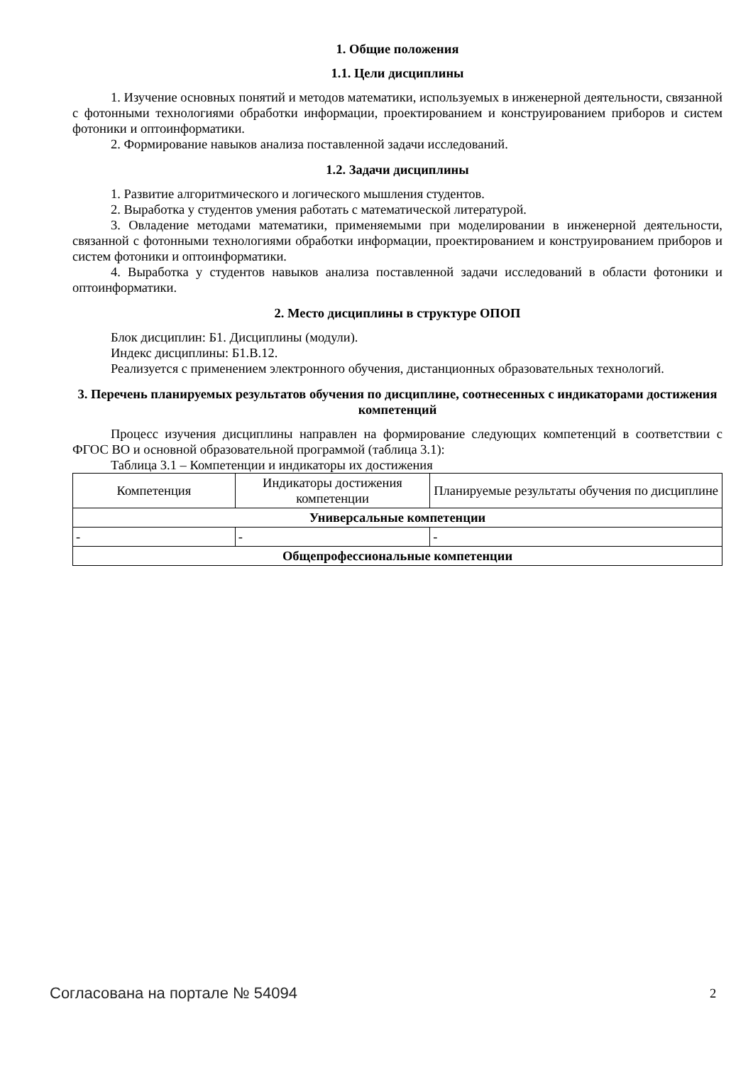1. Общие положения
1.1. Цели дисциплины
1. Изучение основных понятий и методов математики, используемых в инженерной деятельности, связанной с фотонными технологиями обработки информации, проектированием и конструированием приборов и систем фотоники и оптоинформатики.
2. Формирование навыков анализа поставленной задачи исследований.
1.2. Задачи дисциплины
1. Развитие алгоритмического и логического мышления студентов.
2. Выработка у студентов умения работать с математической литературой.
3. Овладение методами математики, применяемыми при моделировании в инженерной деятельности, связанной с фотонными технологиями обработки информации, проектированием и конструированием приборов и систем фотоники и оптоинформатики.
4. Выработка у студентов навыков анализа поставленной задачи исследований в области фотоники и оптоинформатики.
2. Место дисциплины в структуре ОПОП
Блок дисциплин: Б1. Дисциплины (модули).
Индекс дисциплины: Б1.В.12.
Реализуется с применением электронного обучения, дистанционных образовательных технологий.
3. Перечень планируемых результатов обучения по дисциплине, соотнесенных с индикаторами достижения компетенций
Процесс изучения дисциплины направлен на формирование следующих компетенций в соответствии с ФГОС ВО и основной образовательной программой (таблица 3.1):
Таблица 3.1 – Компетенции и индикаторы их достижения
| Компетенция | Индикаторы достижения компетенции | Планируемые результаты обучения по дисциплине |
| --- | --- | --- |
| Универсальные компетенции | | |
| - | - | - |
| Общепрофессиональные компетенции | | |
Согласована на портале № 54094 2